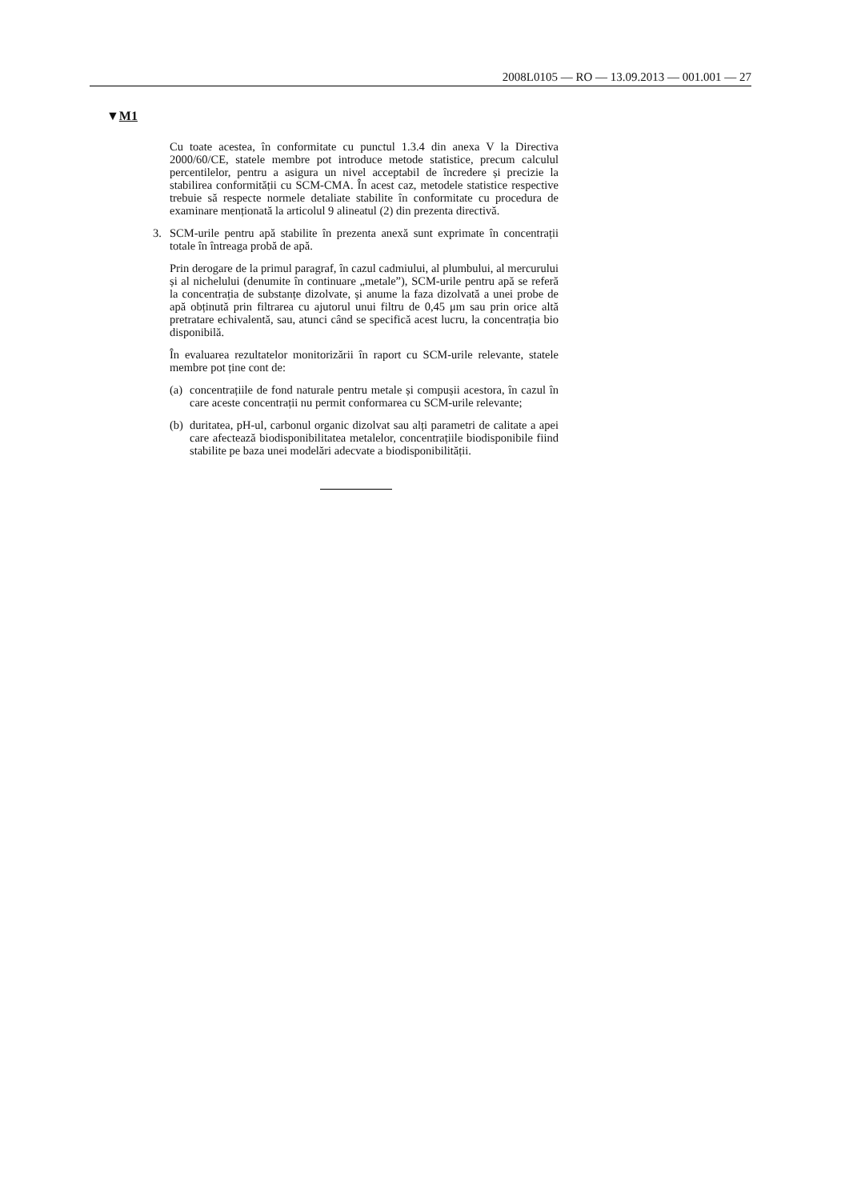2008L0105 — RO — 13.09.2013 — 001.001 — 27
▼M1
Cu toate acestea, în conformitate cu punctul 1.3.4 din anexa V la Directiva 2000/60/CE, statele membre pot introduce metode statistice, precum calculul percentilelor, pentru a asigura un nivel acceptabil de încredere și precizie la stabilirea conformității cu SCM-CMA. În acest caz, metodele statistice respective trebuie să respecte normele detaliate stabilite în conformitate cu procedura de examinare menționată la articolul 9 alineatul (2) din prezenta directivă.
3. SCM-urile pentru apă stabilite în prezenta anexă sunt exprimate în concentrații totale în întreaga probă de apă.
Prin derogare de la primul paragraf, în cazul cadmiului, al plumbului, al mercurului și al nichelului (denumite în continuare „metale”), SCM-urile pentru apă se referă la concentrația de substanțe dizolvate, și anume la faza dizolvată a unei probe de apă obținută prin filtrarea cu ajutorul unui filtru de 0,45 μm sau prin orice altă pretratare echivalentă, sau, atunci când se specifică acest lucru, la concentrația bio disponibilă.
În evaluarea rezultatelor monitorizării în raport cu SCM-urile relevante, statele membre pot ține cont de:
(a)
concentrațiile de fond naturale pentru metale și compușii acestora, în cazul în care aceste concentrații nu permit conformarea cu SCM-urile relevante;
(b)
duritatea, pH-ul, carbonul organic dizolvat sau alți parametri de calitate a apei care afectează biodisponibilitatea metalelor, concentrațiile biodisponibile fiind stabilite pe baza unei modelări adecvate a biodisponibilității.